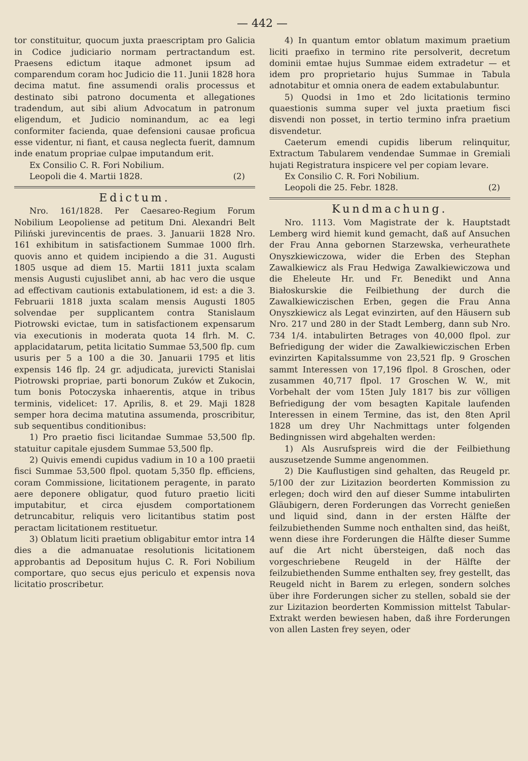— 442 —
tor constituitur, quocum juxta praescriptam pro Galicia in Codice judiciario normam pertractandum est. Praesens edictum itaque admonet ipsum ad comparendum coram hoc Judicio die 11. Junii 1828 hora decima matut. fine assumendi oralis processus et destinato sibi patrono documenta et allegationes tradendum, aut sibi alium Advocatum in patronum eligendum, et Judicio nominandum, ac ea legi conformiter facienda, quae defensioni causae proficua esse videntur, ni fiant, et causa neglecta fuerit, damnum inde enatum propriae culpae imputandum erit.
Ex Consilio C. R. Fori Nobilium.
Leopoli die 4. Martii 1828. (2)
Edictum.
Nro. 161/1828. Per Caesareo-Regium Forum Nobilium Leopoliense ad petitum Dni. Alexandri Belt Piliński jurevincentis de praes. 3. Januarii 1828 Nro. 161 exhibitum in satisfactionem Summae 1000 flrh. quovis anno et quidem incipiendo a die 31. Augusti 1805 usque ad diem 15. Martii 1811 juxta scalam mensis Augusti cujuslibet anni, ab hac vero die usque ad effectivam cautionis extabulationem, id est: a die 3. Februarii 1818 juxta scalam mensis Augusti 1805 solvendae per supplicantem contra Stanislaum Piotrowski evictae, tum in satisfactionem expensarum via executionis in moderata quota 14 flrh. M. C. applacidatarum, petita licitatio Summae 53,500 flp. cum usuris per 5 a 100 a die 30. Januarii 1795 et litis expensis 146 flp. 24 gr. adjudicata, jurevicti Stanislai Piotrowski propriae, parti bonorum Zuków et Zukocin, tum bonis Potoczyska inhaerentis, atque in tribus terminis, videlicet: 17. Aprilis, 8. et 29. Maji 1828 semper hora decima matutina assumenda, proscribitur, sub sequentibus conditionibus:
1) Pro praetio fisci licitandae Summae 53,500 flp. statuitur capitale ejusdem Summae 53,500 flp.
2) Quivis emendi cupidus vadium in 10 a 100 praetii fisci Summae 53,500 flpol. quotam 5,350 flp. efficiens, coram Commissione, licitationem peragente, in parato aere deponere obligatur, quod futuro praetio liciti imputabitur, et circa ejusdem comportationem detruncabitur, reliquis vero licitantibus statim post peractam licitationem restituetur.
3) Oblatum liciti praetium obligabitur emtor intra 14 dies a die admanuatae resolutionis licitationem approbantis ad Depositum hujus C. R. Fori Nobilium comportare, quo secus ejus periculo et expensis nova licitatio proscribetur.
4) In quantum emtor oblatum maximum praetium liciti praefixo in termino rite persolverit, decretum dominii emtae hujus Summae eidem extradetur — et idem pro proprietario hujus Summae in Tabula adnotabitur et omnia onera de eadem extabulabuntur.
5) Quodsi in 1mo et 2do licitationis termino quaestionis summa super vel juxta praetium fisci disvendi non posset, in tertio termino infra praetium disvendetur.
Caeterum emendi cupidis liberum relinquitur, Extractum Tabularem vendendae Summae in Gremiali hujati Registratura inspicere vel per copiam levare.
Ex Consilio C. R. Fori Nobilium.
Leopoli die 25. Febr. 1828. (2)
Kundmachung.
Nro. 1113. Vom Magistrate der k. Hauptstadt Lemberg wird hiemit kund gemacht, daß auf Ansuchen der Frau Anna gebornen Starzewska, verheurathete Onyszkiewiczowa, wider die Erben des Stephan Zawalkiewicz als Frau Hedwiga Zawalkiewiczowa und die Eheleute Hr. und Fr. Benedikt und Anna Białoskurskie die Feilbiethung der durch die Zawalkiewiczischen Erben, gegen die Frau Anna Onyszkiewicz als Legat evinzirten, auf den Häusern sub Nro. 217 und 280 in der Stadt Lemberg, dann sub Nro. 734 1/4. intabulirten Betrages von 40,000 flpol. zur Befriedigung der wider die Zawalkiewiczischen Erben evinzirten Kapitalssumme von 23,521 flp. 9 Groschen sammt Interessen von 17,196 flpol. 8 Groschen, oder zusammen 40,717 flpol. 17 Groschen W. W., mit Vorbehalt der vom 15ten July 1817 bis zur völligen Befriedigung der vom besagten Kapitale laufenden Interessen in einem Termine, das ist, den 8ten April 1828 um drey Uhr Nachmittags unter folgenden Bedingnissen wird abgehalten werden:
1) Als Ausrufspreis wird die der Feilbiethung auszusetzende Summe angenommen.
2) Die Kauflustigen sind gehalten, das Reugeld pr. 5/100 der zur Lizitazion beorderten Kommission zu erlegen; doch wird den auf dieser Summe intabulirten Gläubigern, deren Forderungen das Vorrecht genießen und liquid sind, dann in der ersten Hälfte der feilzubiethenden Summe noch enthalten sind, das heißt, wenn diese ihre Forderungen die Hälfte dieser Summe auf die Art nicht übersteigen, daß noch das vorgeschriebene Reugeld in der Hälfte der feilzubiethenden Summe enthalten sey, frey gestellt, das Reugeld nicht in Barem zu erlegen, sondern solches über ihre Forderungen sicher zu stellen, sobald sie der zur Lizitazion beorderten Kommission mittelst Tabular-Extrakt werden bewiesen haben, daß ihre Forderungen von allen Lasten frey seyen, oder